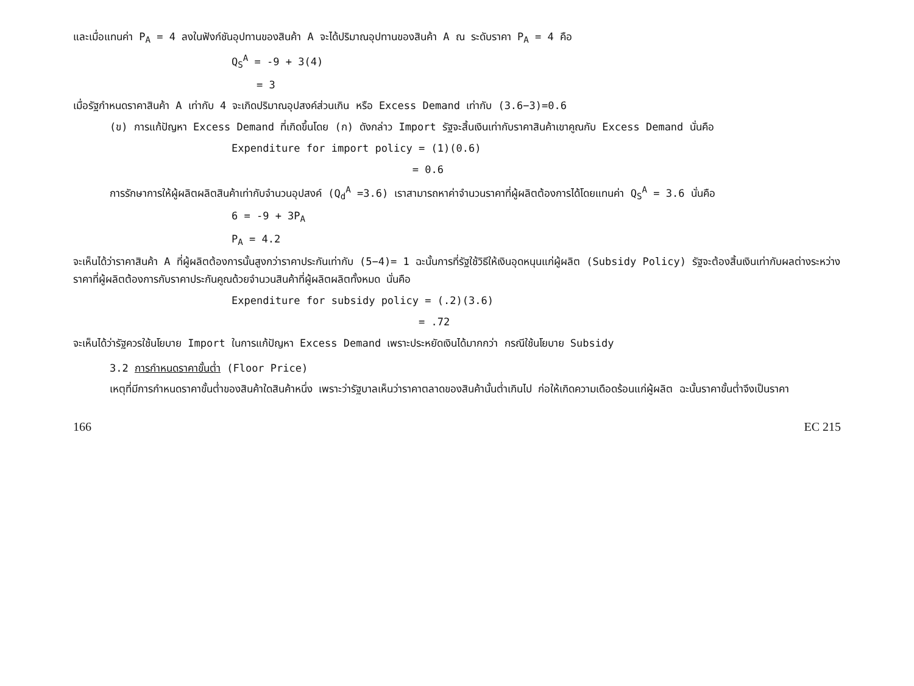และเมื่อแทนค่า P<sub>A</sub> = 4 ลงในฟังก์ชันอุปทานของสินค้า A จะได้ปริมาณอุปทานของสินค้า A ณ ระดับราคา P<sub>A</sub> = 4 คือ
Q<sub>S</sub><sup>A</sup> = -9 + 3(4)
= 3
เมื่อรัฐกำหนดราคาสินค้า A เท่ากับ 4 จะเกิดปริมาณอุปสงค์ส่วนเกิน หรือ Excess Demand เท่ากับ (3.6−3)=0.6
(ข) การแก้ปัญหา Excess Demand ที่เกิดขึ้นโดย (ก) ดังกล่าว Import รัฐจะสิ้นเงินเท่ากับราคาสินค้าเขาคูณกับ Excess Demand นั่นคือ
Expenditure for import policy = (1)(0.6)
= 0.6
การรักษาการให้ผู้ผลิตผลิตสินค้าเท่ากับจำนวนอุปสงค์ (Q<sub>d</sub><sup>A</sup> =3.6) เราสามารถหาค่าจำนวนราคาที่ผู้ผลิตต้องการได้โดยแทนค่า Q<sub>S</sub><sup>A</sup> = 3.6 นั่นคือ
6 = -9 + 3P<sub>A</sub>
P<sub>A</sub> = 4.2
จะเห็นได้ว่าราคาสินค้า A ที่ผู้ผลิตต้องการนั้นสูงกว่าราคาประกันเท่ากับ (5−4)= 1 ฉะนั้นการที่รัฐใช้วิธีให้เงินอุดหนุนแก่ผู้ผลิต (Subsidy Policy) รัฐจะต้องสิ้นเงินเท่ากับผลต่างระหว่างราคาที่ผู้ผลิตต้องการกับราคาประกันคูณด้วยจำนวนสินค้าที่ผู้ผลิตผลิตทั้งหมด นั่นคือ
Expenditure for subsidy policy = (.2)(3.6)
= .72
จะเห็นได้ว่ารัฐควรใช้นโยบาย Import ในการแก้ปัญหา Excess Demand เพราะประหยัดเงินได้มากกว่า กรณีใช้นโยบาย Subsidy
3.2 การกำหนดราคาขั้นต่ำ (Floor Price)
เหตุที่มีการกำหนดราคาขั้นต่ำของสินค้าใดสินค้าหนึ่ง เพราะว่ารัฐบาลเห็นว่าราคาตลาดของสินค้านั้นต่ำเกินไป ก่อให้เกิดความเดือดร้อนแก่ผู้ผลิต ฉะนั้นราคาขั้นต่ำจึงเป็นราคา
166 EC 215